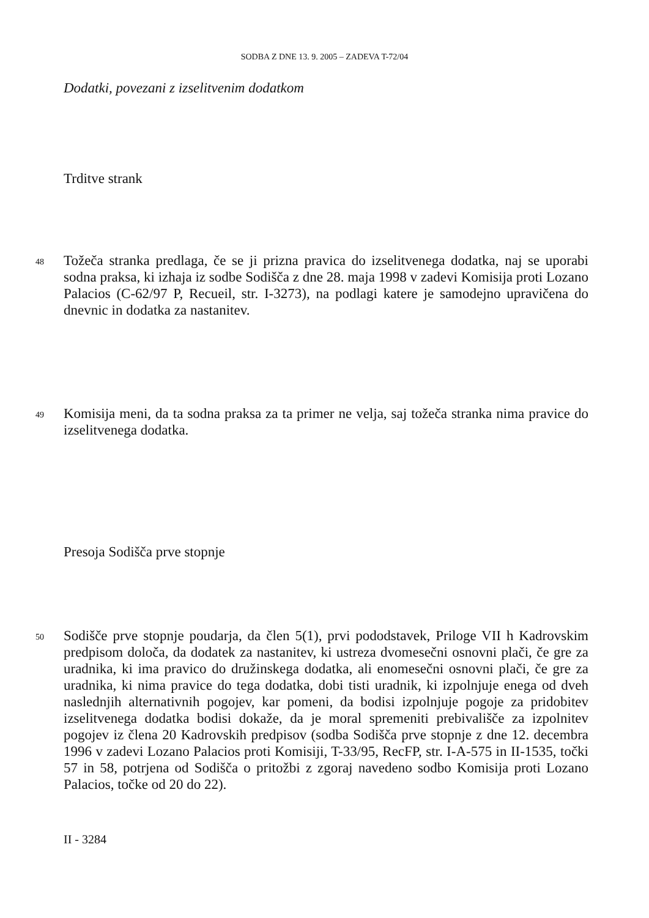SODBA Z DNE 13. 9. 2005 – ZADEVA T-72/04
Dodatki, povezani z izselitvenim dodatkom
Trditve strank
48
Tožeča stranka predlaga, če se ji prizna pravica do izselitvenega dodatka, naj se uporabi sodna praksa, ki izhaja iz sodbe Sodišča z dne 28. maja 1998 v zadevi Komisija proti Lozano Palacios (C-62/97 P, Recueil, str. I-3273), na podlagi katere je samodejno upravičena do dnevnic in dodatka za nastanitev.
49
Komisija meni, da ta sodna praksa za ta primer ne velja, saj tožeča stranka nima pravice do izselitvenega dodatka.
Presoja Sodišča prve stopnje
50
Sodišče prve stopnje poudarja, da člen 5(1), prvi pododstavek, Priloge VII h Kadrovskim predpisom določa, da dodatek za nastanitev, ki ustreza dvomesečni osnovni plači, če gre za uradnika, ki ima pravico do družinskega dodatka, ali enomesečni osnovni plači, če gre za uradnika, ki nima pravice do tega dodatka, dobi tisti uradnik, ki izpolnjuje enega od dveh naslednjih alternativnih pogojev, kar pomeni, da bodisi izpolnjuje pogoje za pridobitev izselitvenega dodatka bodisi dokaže, da je moral spremeniti prebivališče za izpolnitev pogojev iz člena 20 Kadrovskih predpisov (sodba Sodišča prve stopnje z dne 12. decembra 1996 v zadevi Lozano Palacios proti Komisiji, T-33/95, RecFP, str. I-A-575 in II-1535, točki 57 in 58, potrjena od Sodišča o pritožbi z zgoraj navedeno sodbo Komisija proti Lozano Palacios, točke od 20 do 22).
II - 3284